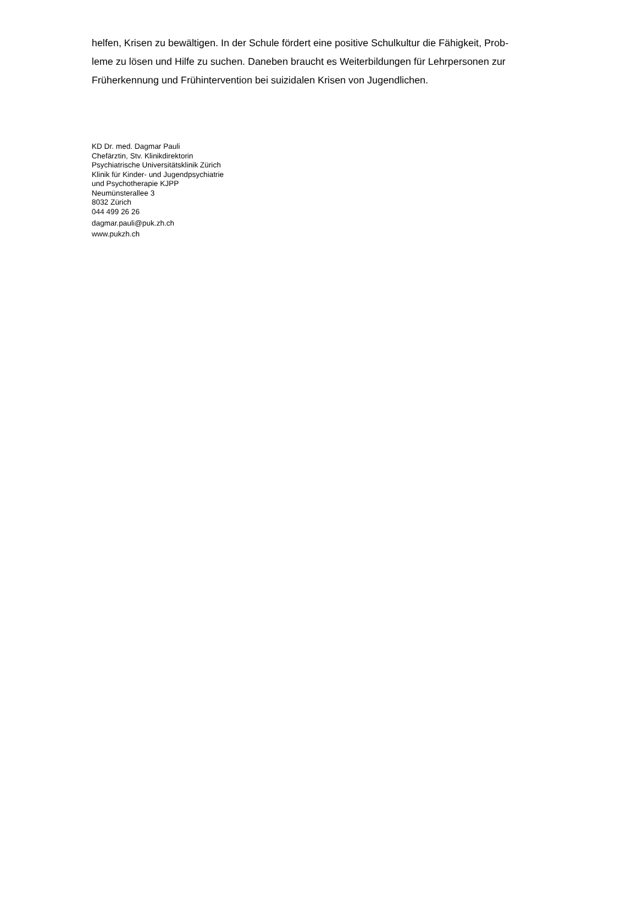helfen, Krisen zu bewältigen. In der Schule fördert eine positive Schulkultur die Fähigkeit, Prob-
leme zu lösen und Hilfe zu suchen. Daneben braucht es Weiterbildungen für Lehrpersonen zur
Früherkennung und Frühintervention bei suizidalen Krisen von Jugendlichen.
KD Dr. med. Dagmar Pauli
Chefärztin, Stv. Klinikdirektorin
Psychiatrische Universitätsklinik Zürich
Klinik für Kinder- und Jugendpsychiatrie
und Psychotherapie KJPP
Neumünsterallee 3
8032 Zürich
044 499 26 26
dagmar.pauli@puk.zh.ch
www.pukzh.ch